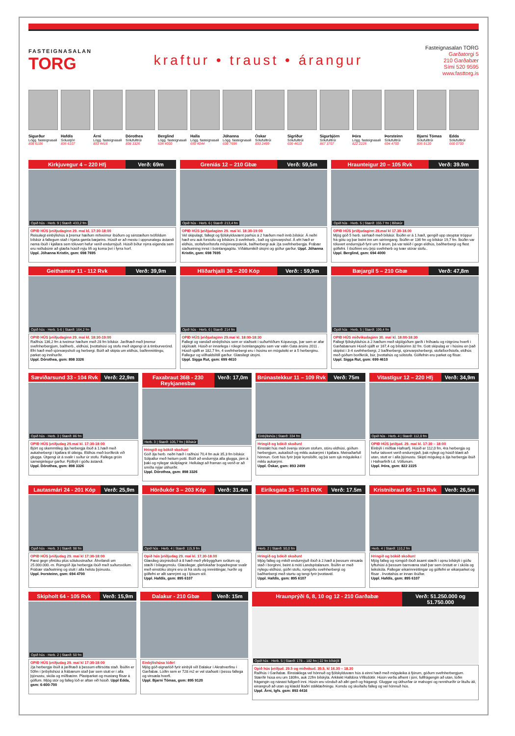FASTEIGNASALAN
TORG
kraftur • traust • árangur
Fasteignasalan TORG
Garðatorgi 5
210 Garðabær
Sími 520 9595
www.fasttorg.is
Sigurður
Lögg. fasteignasali
898 6106
Hafdís
Sölustjóri
895 6107
Árni
Lögg. fasteignasali
893 4416
Dórothea
Sölufulltrúi
898 3326
Berglind
Lögg. fasteignasali
694 4000
Halla
Lögg. fasteignasali
659 4044
Jóhanna
Lögg. fasteignasali
698 7695
Óskar
Sölufulltrúi
893 2499
Sigríður
Sölufulltrúi
699 4610
Sigurbjörn
Sölufulltrúi
867 3707
Þóra
Lögg. fasteignasali
822 2225
Þorsteinn
Sölufulltrúi
694 4700
Bjarni Tómas
Sölufulltrúi
895 9120
Edda
Sölufulltrúi
660 0700
Kirkjuvegur 4 – 220 Hfj Verð: 69m
Opið hús · Herb. 9 | Stærð: 433,2 fm
OPIÐ HÚS þriðjudaginn 29. maí kl. 17:30-18:00
Reisulegt einbýlishús á þremur hæðum m/tveimur íbúðum og sérstæðum tvöföldum bílskúr á fallegum stað í hjarta gamla bæjarins. Húsið er að mestu í upprunalegu ástandi nema íbúð í kjallara sem töluvert hefur verið endurnýjuð. Húsið bíður nýrra eigenda sem eru reiðubúnir að glæða húsið nýju lífi og koma því í fyrra horf.
Uppl. Jóhanna Kristín, gsm: 698 7695
Greniás 12 – 210 Gbæ Verð: 59,5m
Opið hús · Herb. 6 | Stærð: 213,4 fm
OPIÐ HÚS þriðjudaginn 29. maí kl. 18:30-19:00
Vel skipulagt, fallegt og fjölskylduvænt parhús á 2 hæðum með innb.bílskúr. Á neðri hæð eru auk forstofu og bílskúrs 3 svefnherb., bað og sjónvarpshol. Á efri hæð er eldhús, stofa/borðstofa m/sjónvarpskrók, baðherbergi auk 2ja svefnherbergja. Frábær staðsetning innst í botnlangagötu. Víðáttumikið útsýni og góður garður. Uppl. Jóhanna Kristín, gsm: 698 7695
Hraunteigur 20 – 105 Rvk Verð: 39.9m
Opið hús · Herb. 5 | Stærð: 155.7 fm | Bílskúr
OPIÐ HÚS þriðjudaginn 29.maí kl 17.30-18.00
Mjög góð 5 herb. sérhæð með bílskúr. Íbúðin er á 1.hæð, gengið upp steyptar tröppur frá götu og þar beint inn um sérinngang. Íbúðin er 136 fm og bílskúr 19,7 fm. Íbúðin var töluvert endurnýjuð fyrir um 9 árum, þá var tekið í gegn eldhús, baðherbergi og flest gólfefni. Í íbúðinni eru þrjú svefnherb og tvær stórar stofu..
Uppl. Berglind, gsm: 694 4000
Geithamrar 11 - 112 Rvk Verð: 39,9m
Opið hús · Herb. 5-6 | Stærð: 164,2 fm
OPIÐ HÚS þriðjudaginn 29. maí kl. 18:30-19:00
Raðhús 136,2 fm á tveimur hæðum með 28 fm bílskúr. Jarðhæð með þremur svefnherbergjum, baðherb., eldhúsi, þvottahúsi og stofu með útgengi út á timburverönd. Efri hæð með sjónvarpsholi og herbergi. Búið að skipta um eldhús, baðinnréttingu, parket og innihurðir.
Uppl. Dórothea, gsm: 898 3326
Hlíðarhjalli 36 – 200 Kóp Verð: : 59,9m
Opið hús · Herb. 6 | Stærð: 214 fm
OPIÐ HÚS þriðjudaginn 29.maí kl. 18:00-18:30
Fallegt og vandað einbýlishús sem er staðsett í suðurhlíðum Kópavogs, þar sem er afar skjólsælt. Húsið er innarlega í rólegri botnlangagötu sem var valin Gata ársins 2011 . Húsið sjálft er 182,7 fm, 4 svefnherbergi eru í húsinu en möguleiki er á 5 herberginu. Fallegur og viðhaldslítill garður. Glæsilegt útsýni.
Uppl. Sigga Rut, gsm: 699 4610
Bæjargil 5 – 210 Gbæ Verð: 47,8m
Opið hús · Herb. 5 | Stærð: 199,4 fm
OPIÐ HÚS miðvikudaginn 30. maí kl. 18:00-18:30
Fallegt fjölskylduhús á 2.hæðum með skjólgóðum garði í friðsælu og rótgrónu hverfi í Garðabænum Húsið sjálft er 167,4 og bílskúrinn 32 fm. Gott skipulag er í húsinu en það skiptist í 3-4 svefnherbergi, 2 baðherbergi, sjónvarpsherbergi, stofa/borðstofa, eldhús með góðum borðkrók, búr, þvottahús og sólstofa. Gólfefnin eru parket og flísar.
Uppl. Sigga Rut, gsm: 699 4610
Sæviðarsund 33 - 104 Rvk Verð: 22,9m
Opið hús · Herb. 3 | Stærð: 86 fm
OPIÐ HÚS þriðjudag 29.maí kl. 17:30-18:00
Björt og skemmtileg 3ja herbergja íbúð á 1.hæð með aukaherbergi í kjallara til útleigu. Eldhús með borðkrók við glugga. Útgengi út á svalir í suður úr stofu. Fallega gróin sameiginlegur garður. Fjölbýli í góðu ástandi.
Uppl. Dórothea, gsm: 898 3326
Faxabraut 36B - 230 Reykjanesbæ Verð: 17,0m
Herb. 3 | Stærð: 105,7 fm | Bílskúr
Hringið og bókið skoðun!
Góð 3ja herb. neðri hæð í raðhúsi 70,4 fm auk 35,3 fm bílskúr. Sólpallur með heitum potti. Búið að endurnýja alla glugga, járn á þaki og nýlegar skólplagnir. Hellulagt að framan og verið er að smíða nýjar útihurðir.
Uppl. Dórothea, gsm: 898 3326
Brúnastekkur 11 – 109 Rvk Verð: 75m
Einbýlishús | Stærð: 334 fm
Hringið og bókið skoðun!
Einstakt hús með óvenju stórum stofum, stóru eldhúsi, góðum herbergjum, aukaíbúð og miklu aukarými í kjallara. Metnaðarfull hönnun. Gott hús fyrir þrjár kynslóðir, og þá sem sjá möguleika í miklu aukarými.
Uppl. Óskar, gsm: 893 2499
Vitastígur 12 – 220 Hfj Verð: 34,9m
Opið hús · Herb. 4 | Stærð: 112,0 fm
OPIÐ HÚS þriðjud. 29. maí kl. 17:30 – 18:00
Einbýli í miðbæ Hafnarfj. Húsið er 112,0 fm, 4ra herbergja og hefur talsvert verið endurnýjað, þak nýlegt og húsið klætt að utan, stutt er í alla þjónustu. Skipti möguleg á 3ja herbergja íbúð í Hafnarfirði t.d. Völlunum.
Uppl. Þóra, gsm: 822 2225
Lautasmári 24 - 201 Kóp Verð: 25,9m
Opið hús · Herb. 3 | Stærð: 98 fm
OPIÐ HÚS þriðjudag 29. maí kl 17:30-18:00
Fæst gegn yfirtöku plús sölukostnaður. Áhvílandi um 25.000.000.-m. Rúmgóð 3ja herbergja íbúð með suðursvölum. Frábær staðsetning og stutt í alla helstu þjónustu.
Uppl. Þorsteinn, gsm: 694 4700
Hörðukór 3 – 203 Kóp Verð: 31.4m
Opið hús · Herb. 4 | Stærð: 115,9 fm
Opið hús þriðjudag 29. maí kl. 17.30-18.00
Glæsileg útsýnisíbúð á 8 hæð með yfirbyggðum svölum og stæði í bílageymslu. Glæsilegar, glerlokaðar bogadregnar svalir með einstöku útsýni eru út frá stofu og innréttingar, hurðir og gólfefni er allt samrýmt og í ljósum stíl.
Uppl. Hafdís, gsm: 895 6107
Eiríksgata 35 – 101 RVK Verð: 17.5m
Herb. 2 | Stærð: 50,0 fm
Hringið og bókið skoðun!
Mjög falleg og mikið endurnýjuð íbúð á 2.hæð á þessum vinsæla stað í borginni, beint á móti Landspítalanum. Íbúðin er með nýlegu eldhúsi, góðri stofu, rúmgóðu svefnherbergi og baðherbergi með sturtu og tengi fyrir þvottavél.
Uppl. Hafdís, gsm: 895 6107
Kristnibraut 95 - 113 Rvk Verð: 26,5m
Herb. 4 | Stærð: 110,2 fm
Hringið og bókið skoðun!
Mjög falleg og rúmgóð íbúð ásamt stæði í opnu bílskýli í góðu lyftuhúsi á þessum barnvæna stað þar sem örstutt er í skóla og leikskóla. Fallegar eikarinnréttingar og gólfefni er eikarparket og flísar . Þvottahús er innan íbúðar.
Uppl. Hafdís, gsm: 895 6107
Skipholt 64 - 105 Rvk Verð: 15,9m
Opið hús · Herb. 2 | Stærð: 50 fm
OPIÐ HÚS þriðjudag 29. maí kl 17:30-18:00
2ja herbergja íbúð á jarðhæð á þessum eftirsótta stað. Íbúðin er 50fm í þríbýlishúsi á frábærum stað þar sem stutt er í alla þjónustu, skóla og miðbæinn. Plastparket og mustang flísar á gólfum. Mjög stór og falleg lóð er aftan við húsið. Uppl Edda, gsm: 6-600-700
Dalakur - 210 Gbæ Verð: 15m
Einbýlishúsa lóðir!
Mjög góð eignarlóð fyrir einbýli við Dalakur í Akrahverfinu í Garðabæ. Lóðin sem er 728 m2 er vel staðsett í þessu fallega og vinsæla hverfi.
Uppl. Bjarni Tómas, gsm: 895 9120
Hraunprýði 6, 8, 10 og 12 - 210 Garðabæ Verð: 51.250.000 og 51.750.000
Opið hús · Herb. 5 | Stærð: 178 – 182 fm | 22 fm bílskýli
Opið hús þriðjud. 29.5 og miðvikud. 30.5, kl 16.30 – 18.30
Raðhús í Garðabæ. Einstaklega vel hönnuð og fjölskylduvæn hús á einni hæð með möguleika á fjórum, góðum svefnherbergjum. Stærðir húsa eru um 180fm, auk 22fm bílskýla. Arkitekt Halldóra Vífilsdóttir. Húsin verða afhent í júní, fullfrágengin að utan, lóðin frágengin og nánast fullgerð inni. Húsin eru vönduð að allri gerð og frágangi. Gluggar og útihurðar úr mahogní og rennihurðir úr lituðu áli, einangruð að utan og klædd litaðri stálklæðningu. Komdu og skoðaðu falleg og vel hönnuð hús.
Uppl. Árni, lgfs. gsm: 893 4416